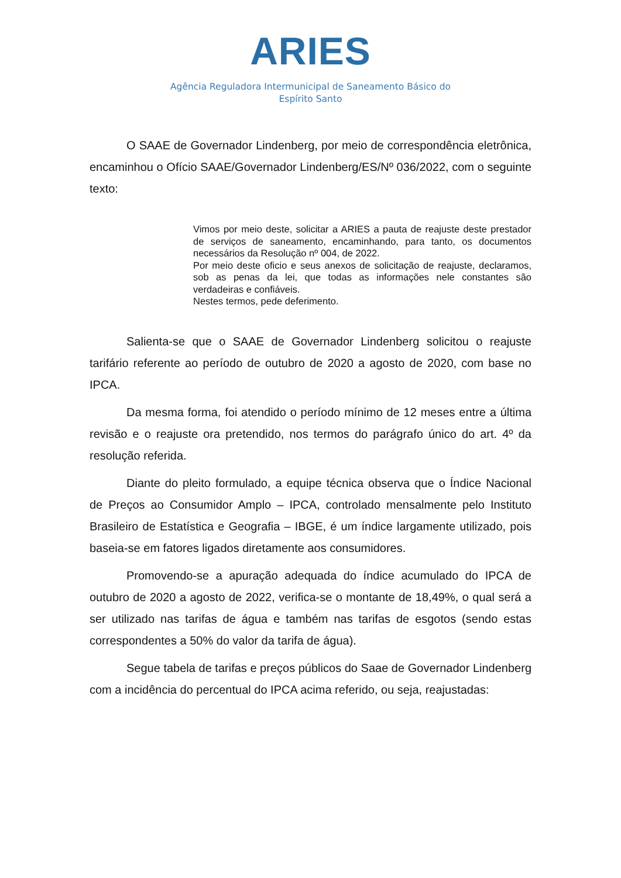ARIES
Agência Reguladora Intermunicipal de Saneamento Básico do
Espírito Santo
O SAAE de Governador Lindenberg, por meio de correspondência eletrônica, encaminhou o Ofício SAAE/Governador Lindenberg/ES/Nº 036/2022, com o seguinte texto:
Vimos por meio deste, solicitar a ARIES a pauta de reajuste deste prestador de serviços de saneamento, encaminhando, para tanto, os documentos necessários da Resolução nº 004, de 2022.
Por meio deste oficio e seus anexos de solicitação de reajuste, declaramos, sob as penas da lei, que todas as informações nele constantes são verdadeiras e confiáveis.
Nestes termos, pede deferimento.
Salienta-se que o SAAE de Governador Lindenberg solicitou o reajuste tarifário referente ao período de outubro de 2020 a agosto de 2020, com base no IPCA.
Da mesma forma, foi atendido o período mínimo de 12 meses entre a última revisão e o reajuste ora pretendido, nos termos do parágrafo único do art. 4º da resolução referida.
Diante do pleito formulado, a equipe técnica observa que o Índice Nacional de Preços ao Consumidor Amplo – IPCA, controlado mensalmente pelo Instituto Brasileiro de Estatística e Geografia – IBGE, é um índice largamente utilizado, pois baseia-se em fatores ligados diretamente aos consumidores.
Promovendo-se a apuração adequada do índice acumulado do IPCA de outubro de 2020 a agosto de 2022, verifica-se o montante de 18,49%, o qual será a ser utilizado nas tarifas de água e também nas tarifas de esgotos (sendo estas correspondentes a 50% do valor da tarifa de água).
Segue tabela de tarifas e preços públicos do Saae de Governador Lindenberg com a incidência do percentual do IPCA acima referido, ou seja, reajustadas: